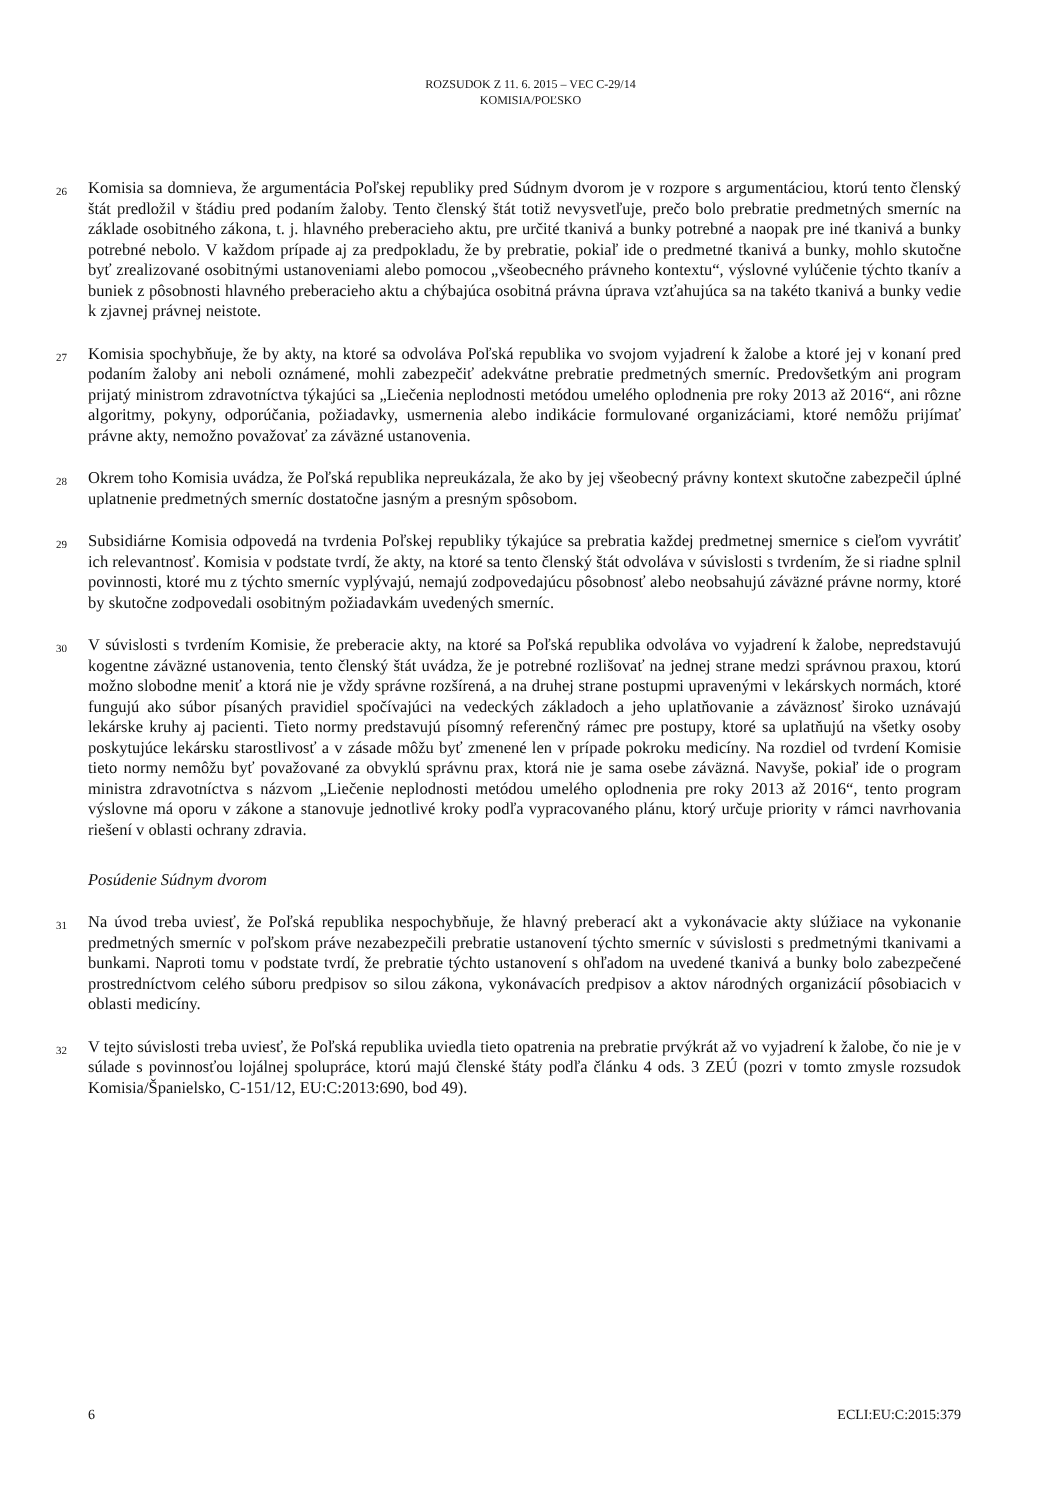ROZSUDOK Z 11. 6. 2015 – VEC C-29/14
KOMISIA/POĽSKO
26
Komisia sa domnieva, že argumentácia Poľskej republiky pred Súdnym dvorom je v rozpore s argumentáciou, ktorú tento členský štát predložil v štádiu pred podaním žaloby. Tento členský štát totiž nevysvetľuje, prečo bolo prebratie predmetných smerníc na základe osobitného zákona, t. j. hlavného preberacieho aktu, pre určité tkanivá a bunky potrebné a naopak pre iné tkanivá a bunky potrebné nebolo. V každom prípade aj za predpokladu, že by prebratie, pokiaľ ide o predmetné tkanivá a bunky, mohlo skutočne byť zrealizované osobitnými ustanoveniami alebo pomocou „všeobecného právneho kontextu“, výslovné vylúčenie týchto tkanív a buniek z pôsobnosti hlavného preberacieho aktu a chýbajúca osobitná právna úprava vzťahujúca sa na takéto tkanivá a bunky vedie k zjavnej právnej neistote.
27
Komisia spochybňuje, že by akty, na ktoré sa odvoláva Poľská republika vo svojom vyjadrení k žalobe a ktoré jej v konaní pred podaním žaloby ani neboli oznámené, mohli zabezpečiť adekvátne prebratie predmetných smerníc. Predovšetkým ani program prijatý ministrom zdravotníctva týkajúci sa „Liečenia neplodnosti metódou umelého oplodnenia pre roky 2013 až 2016“, ani rôzne algoritmy, pokyny, odporúčania, požiadavky, usmernenia alebo indikácie formulované organizáciami, ktoré nemôžu prijímať právne akty, nemožno považovať za záväzné ustanovenia.
28
Okrem toho Komisia uvádza, že Poľská republika nepreukázala, že ako by jej všeobecný právny kontext skutočne zabezpečil úplné uplatnenie predmetných smerníc dostatočne jasným a presným spôsobom.
29
Subsidiárne Komisia odpovedá na tvrdenia Poľskej republiky týkajúce sa prebratia každej predmetnej smernice s cieľom vyvrátiť ich relevantnosť. Komisia v podstate tvrdí, že akty, na ktoré sa tento členský štát odvoláva v súvislosti s tvrdením, že si riadne splnil povinnosti, ktoré mu z týchto smerníc vyplývajú, nemajú zodpovedajúcu pôsobnosť alebo neobsahujú záväzné právne normy, ktoré by skutočne zodpovedali osobitným požiadavkám uvedených smerníc.
30
V súvislosti s tvrdením Komisie, že preberacie akty, na ktoré sa Poľská republika odvoláva vo vyjadrení k žalobe, nepredstavujú kogentne záväzné ustanovenia, tento členský štát uvádza, že je potrebné rozlišovať na jednej strane medzi správnou praxou, ktorú možno slobodne meniť a ktorá nie je vždy správne rozšírená, a na druhej strane postupmi upravenými v lekárskych normách, ktoré fungujú ako súbor písaných pravidiel spočívajúci na vedeckých základoch a jeho uplatňovanie a záväznosť široko uznávajú lekárske kruhy aj pacienti. Tieto normy predstavujú písomný referenčný rámec pre postupy, ktoré sa uplatňujú na všetky osoby poskytujúce lekársku starostlivosť a v zásade môžu byť zmenené len v prípade pokroku medicíny. Na rozdiel od tvrdení Komisie tieto normy nemôžu byť považované za obvyklú správnu prax, ktorá nie je sama osebe záväzná. Navyše, pokiaľ ide o program ministra zdravotníctva s názvom „Liečenie neplodnosti metódou umelého oplodnenia pre roky 2013 až 2016“, tento program výslovne má oporu v zákone a stanovuje jednotlivé kroky podľa vypracovaného plánu, ktorý určuje priority v rámci navrhovania riešení v oblasti ochrany zdravia.
Posúdenie Súdnym dvorom
31
Na úvod treba uviesť, že Poľská republika nespochybňuje, že hlavný preberací akt a vykonávacie akty slúžiace na vykonanie predmetných smerníc v poľskom práve nezabezpečili prebratie ustanovení týchto smerníc v súvislosti s predmetnými tkanivami a bunkami. Naproti tomu v podstate tvrdí, že prebratie týchto ustanovení s ohľadom na uvedené tkanivá a bunky bolo zabezpečené prostredníctvom celého súboru predpisov so silou zákona, vykonávacích predpisov a aktov národných organizácií pôsobiacich v oblasti medicíny.
32
V tejto súvislosti treba uviesť, že Poľská republika uviedla tieto opatrenia na prebratie prvýkrát až vo vyjadrení k žalobe, čo nie je v súlade s povinnosťou lojálnej spolupráce, ktorú majú členské štáty podľa článku 4 ods. 3 ZEÚ (pozri v tomto zmysle rozsudok Komisia/Španielsko, C-151/12, EU:C:2013:690, bod 49).
6 ECLI:EU:C:2015:379